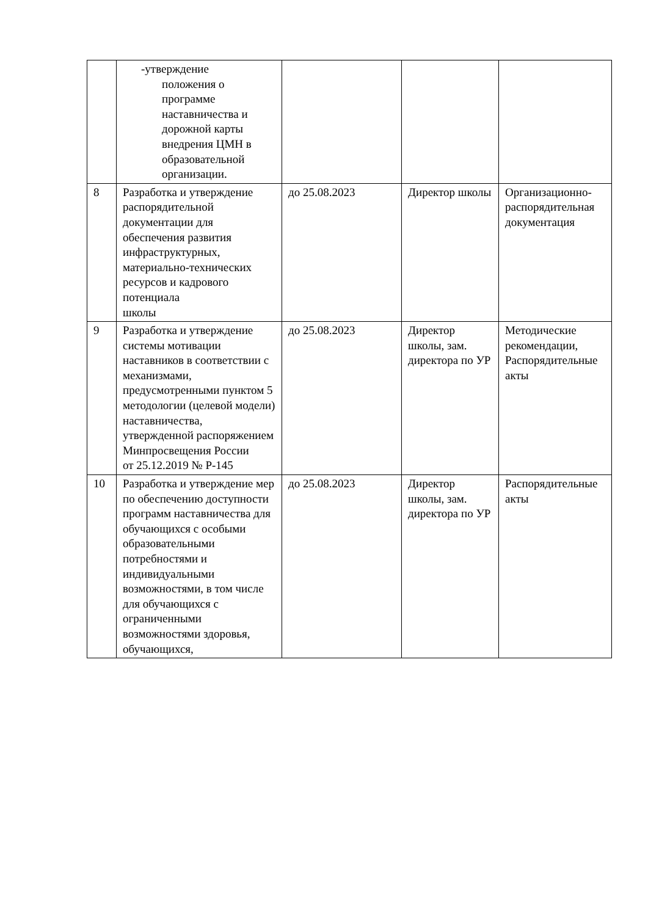| | -утверждение положения о программе наставничества и дорожной карты внедрения ЦМН в образовательной организации. | | | |
| 8 | Разработка и утверждение распорядительной документации для обеспечения развития инфраструктурных, материально-технических ресурсов и кадрового потенциала школы | до 25.08.2023 | Директор школы | Организационно-распорядительная документация |
| 9 | Разработка и утверждение системы мотивации наставников в соответствии с механизмами, предусмотренными пунктом 5 методологии (целевой модели) наставничества, утвержденной распоряжением Минпросвещения России от 25.12.2019 № Р-145 | до 25.08.2023 | Директор школы, зам. директора по УР | Методические рекомендации, Распорядительные акты |
| 10 | Разработка и утверждение мер по обеспечению доступности программ наставничества для обучающихся с особыми образовательными потребностями и индивидуальными возможностями, в том числе для обучающихся с ограниченными возможностями здоровья, обучающихся, | до 25.08.2023 | Директор школы, зам. директора по УР | Распорядительные акты |